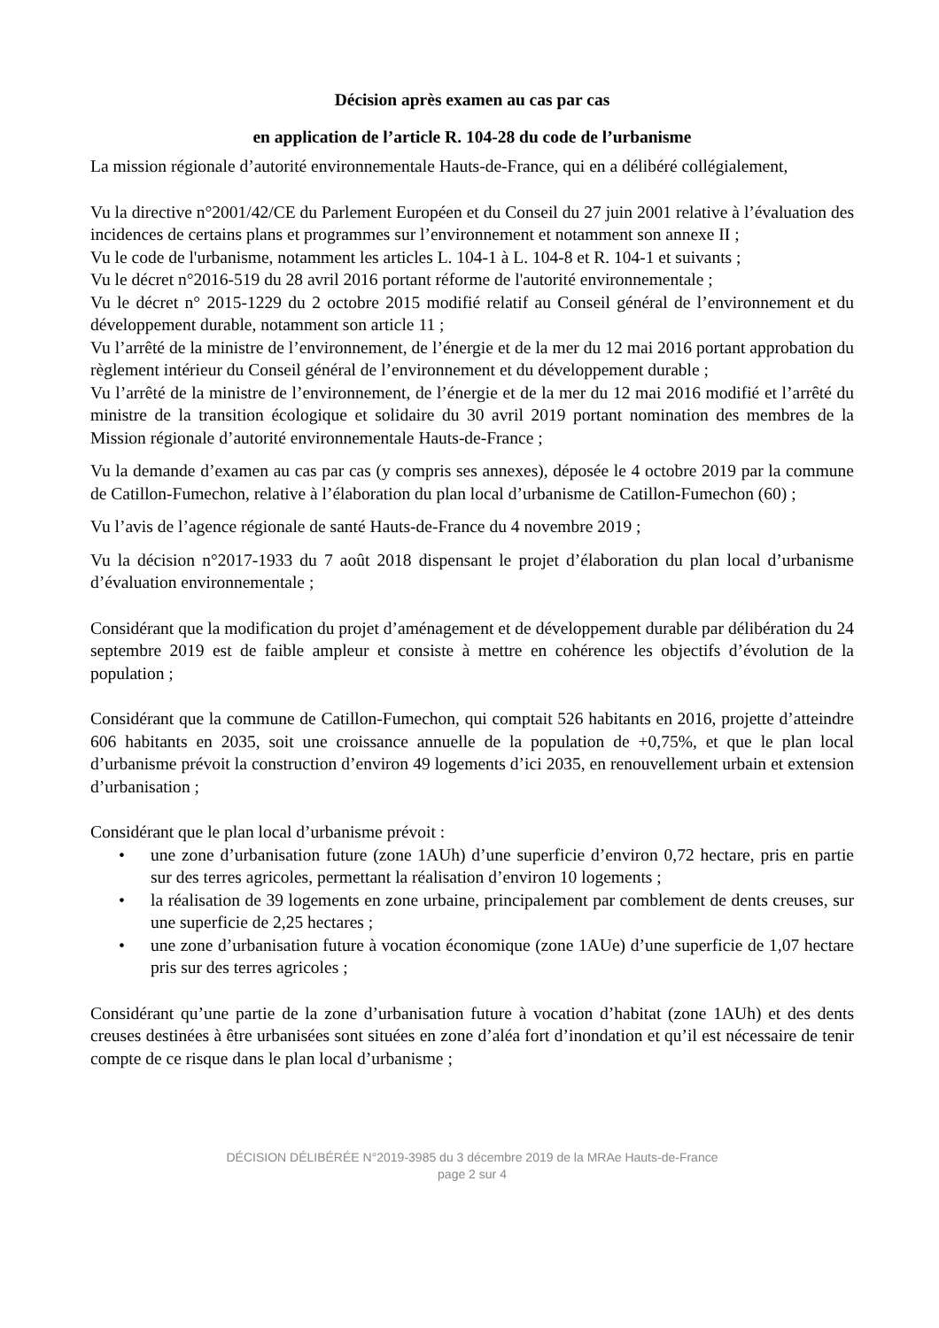Décision après examen au cas par cas
en application de l’article R. 104-28 du code de l’urbanisme
La mission régionale d’autorité environnementale Hauts-de-France, qui en a délibéré collégialement,
Vu la directive n°2001/42/CE du Parlement Européen et du Conseil du 27 juin 2001 relative à l’évaluation des incidences de certains plans et programmes sur l’environnement et notamment son annexe II ;
Vu le code de l'urbanisme, notamment les articles L. 104-1 à L. 104-8 et R. 104-1 et suivants ;
Vu le décret n°2016-519 du 28 avril 2016 portant réforme de l'autorité environnementale ;
Vu le décret n° 2015-1229 du 2 octobre 2015 modifié relatif au Conseil général de l’environnement et du développement durable, notamment son article 11 ;
Vu l’arrêté de la ministre de l’environnement, de l’énergie et de la mer du 12 mai 2016 portant approbation du règlement intérieur du Conseil général de l’environnement et du développement durable ;
Vu l’arrêté de la ministre de l’environnement, de l’énergie et de la mer du 12 mai 2016 modifié et l’arrêté du ministre de la transition écologique et solidaire du 30 avril 2019 portant nomination des membres de la Mission régionale d’autorité environnementale Hauts-de-France ;
Vu la demande d’examen au cas par cas (y compris ses annexes), déposée le 4 octobre 2019 par la commune de Catillon-Fumechon, relative à l’élaboration du plan local d’urbanisme de Catillon-Fumechon (60) ;
Vu l’avis de l’agence régionale de santé Hauts-de-France du 4 novembre 2019 ;
Vu la décision n°2017-1933 du 7 août 2018 dispensant le projet d’élaboration du plan local d’urbanisme d’évaluation environnementale ;
Considérant que la modification du projet d’aménagement et de développement durable par délibération du 24 septembre 2019 est de faible ampleur et consiste à mettre en cohérence les objectifs d’évolution de la population ;
Considérant que la commune de Catillon-Fumechon, qui comptait 526 habitants en 2016, projette d’atteindre 606 habitants en 2035, soit une croissance annuelle de la population de +0,75%, et que le plan local d’urbanisme prévoit la construction d’environ 49 logements d’ici 2035, en renouvellement urbain et extension d’urbanisation ;
Considérant que le plan local d’urbanisme prévoit :
• une zone d’urbanisation future (zone 1AUh) d’une superficie d’environ 0,72 hectare, pris en partie sur des terres agricoles, permettant la réalisation d’environ 10 logements ;
• la réalisation de 39 logements en zone urbaine, principalement par comblement de dents creuses, sur une superficie de 2,25 hectares ;
• une zone d’urbanisation future à vocation économique (zone 1AUe) d’une superficie de 1,07 hectare pris sur des terres agricoles ;
Considérant qu’une partie de la zone d’urbanisation future à vocation d’habitat (zone 1AUh) et des dents creuses destinées à être urbanisées sont situées en zone d’aléa fort d’inondation et qu’il est nécessaire de tenir compte de ce risque dans le plan local d’urbanisme ;
DÉCISION DÉLIBÉRÉE N°2019-3985 du 3 décembre 2019 de la MRAe Hauts-de-France
page 2 sur 4